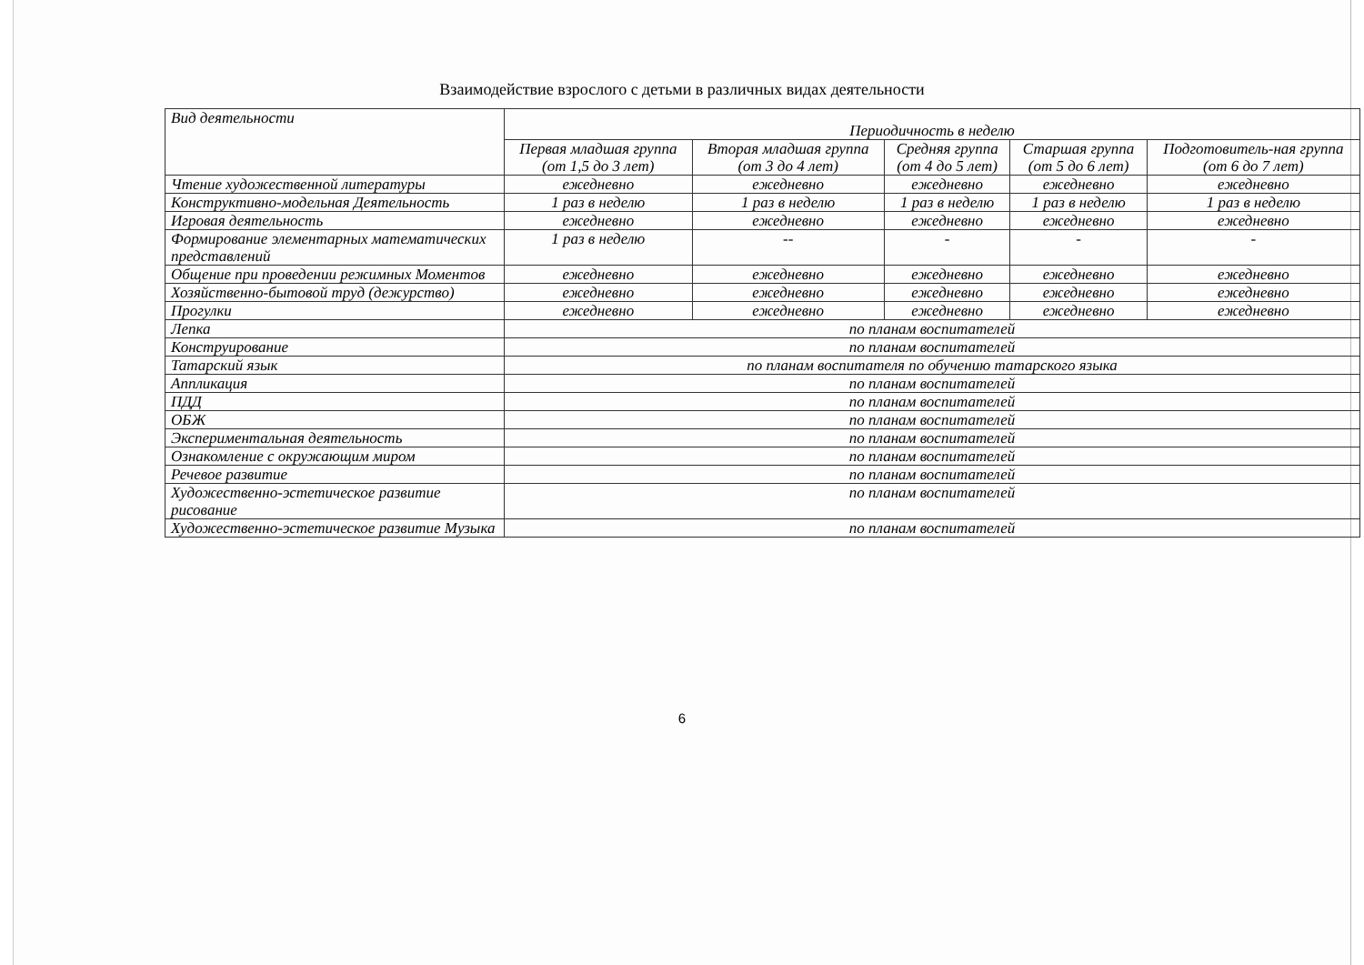Взаимодействие взрослого с детьми в различных видах деятельности
| Вид деятельности | Периодичность в неделю | | | | |
| --- | --- | --- | --- | --- | --- |
| | Первая младшая группа (от 1,5 до 3 лет) | Вторая младшая группа (от 3 до 4 лет) | Средняя группа (от 4 до 5 лет) | Старшая группа (от 5 до 6 лет) | Подготовитель-ная группа (от 6 до 7 лет) |
| Чтение художественной литературы | ежедневно | ежедневно | ежедневно | ежедневно | ежедневно |
| Конструктивно-модельная Деятельность | 1 раз в неделю | 1 раз в неделю | 1 раз в неделю | 1 раз в неделю | 1 раз в неделю |
| Игровая деятельность | ежедневно | ежедневно | ежедневно | ежедневно | ежедневно |
| Формирование элементарных математических представлений | 1 раз в неделю | -- | - | - | - |
| Общение при проведении режимных Моментов | ежедневно | ежедневно | ежедневно | ежедневно | ежедневно |
| Хозяйственно-бытовой труд (дежурство) | ежедневно | ежедневно | ежедневно | ежедневно | ежедневно |
| Прогулки | ежедневно | ежедневно | ежедневно | ежедневно | ежедневно |
| Лепка | по планам воспитателей | | | | |
| Конструирование | по планам воспитателей | | | | |
| Татарский язык | по планам воспитателя по обучению татарского языка | | | | |
| Аппликация | по планам воспитателей | | | | |
| ПДД | по планам воспитателей | | | | |
| ОБЖ | по планам воспитателей | | | | |
| Экспериментальная деятельность | по планам воспитателей | | | | |
| Ознакомление с окружающим миром | по планам воспитателей | | | | |
| Речевое развитие | по планам воспитателей | | | | |
| Художественно-эстетическое развитие рисование | по планам воспитателей | | | | |
| Художественно-эстетическое развитие Музыка | по планам воспитателей | | | | |
6